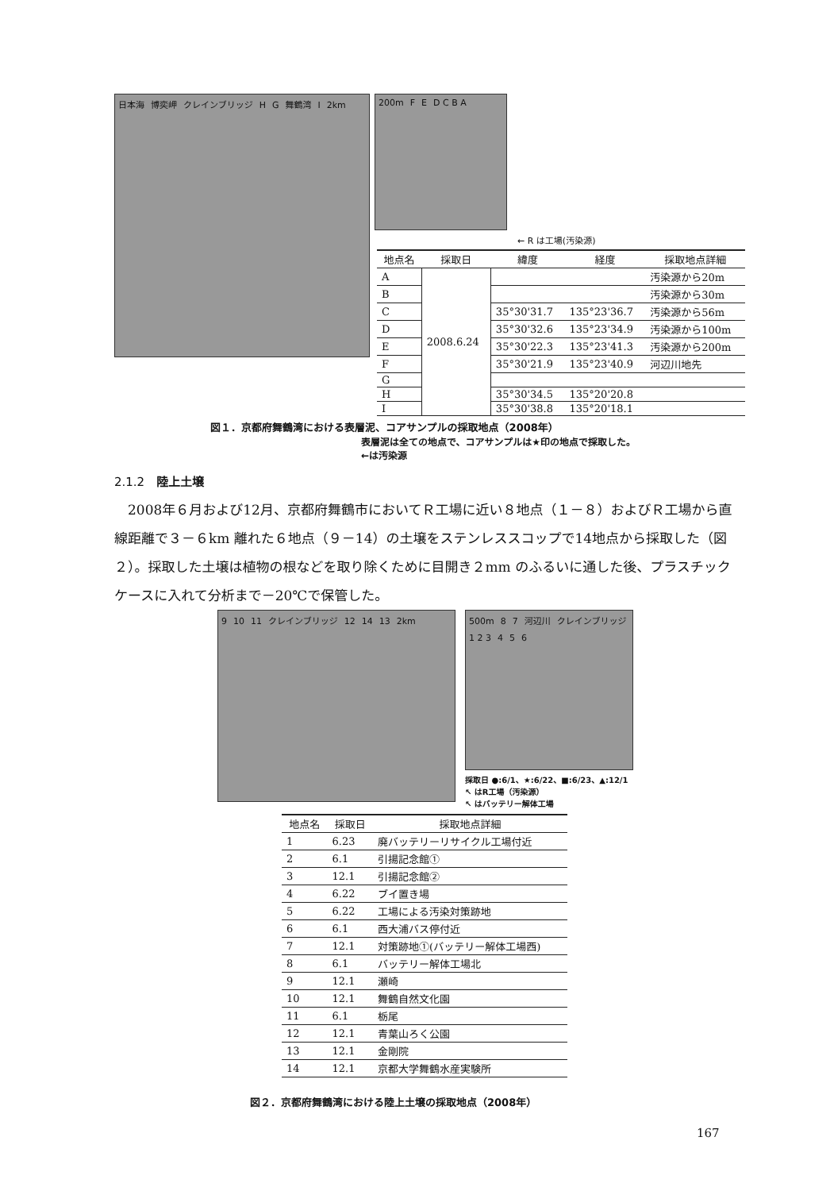日本海 博奕岬 クレインブリッジ H G 舞鶴湾 I 2km
200m F E D C B A
← R は工場(汚染源)
| 地点名 | 採取日 | 緯度 | 経度 | 採取地点詳細 |
| --- | --- | --- | --- | --- |
| A | 2008.6.24 | | | 汚染源から20m |
| B | | | | 汚染源から30m |
| C | | 35°30'31.7 | 135°23'36.7 | 汚染源から56m |
| D | | 35°30'32.6 | 135°23'34.9 | 汚染源から100m |
| E | | 35°30'22.3 | 135°23'41.3 | 汚染源から200m |
| F | | 35°30'21.9 | 135°23'40.9 | 河辺川地先 |
| G | | | | |
| H | | 35°30'34.5 | 135°20'20.8 | |
| I | | 35°30'38.8 | 135°20'18.1 | |
図１．京都府舞鶴湾における表層泥、コアサンプルの採取地点（2008年）
表層泥は全ての地点で、コアサンプルは★印の地点で採取した。
←は汚染源
2.1.2　陸上土壌
　2008年６月および12月、京都府舞鶴市においてＲ工場に近い８地点（１－８）およびＲ工場から直線距離で３－６km 離れた６地点（９－14）の土壌をステンレススコップで14地点から採取した（図２）。採取した土壌は植物の根などを取り除くために目開き２mm のふるいに通した後、プラスチックケースに入れて分析まで－20℃で保管した。
9 10 11 クレインブリッジ 12 14 13 2km
500m 8 7 河辺川 クレインブリッジ 1 2 3 4 5 6
採取日 ●:6/1、★:6/22、■:6/23、▲:12/1
↖ はR工場（汚染源）
↖ はバッテリー解体工場
| 地点名 | 採取日 | 採取地点詳細 |
| --- | --- | --- |
| 1 | 6.23 | 廃バッテリーリサイクル工場付近 |
| 2 | 6.1 | 引揚記念館① |
| 3 | 12.1 | 引揚記念館② |
| 4 | 6.22 | ブイ置き場 |
| 5 | 6.22 | 工場による汚染対策跡地 |
| 6 | 6.1 | 西大浦バス停付近 |
| 7 | 12.1 | 対策跡地①(バッテリー解体工場西) |
| 8 | 6.1 | バッテリー解体工場北 |
| 9 | 12.1 | 瀬崎 |
| 10 | 12.1 | 舞鶴自然文化園 |
| 11 | 6.1 | 栃尾 |
| 12 | 12.1 | 青葉山ろく公園 |
| 13 | 12.1 | 金剛院 |
| 14 | 12.1 | 京都大学舞鶴水産実験所 |
図２．京都府舞鶴湾における陸上土壌の採取地点（2008年）
167